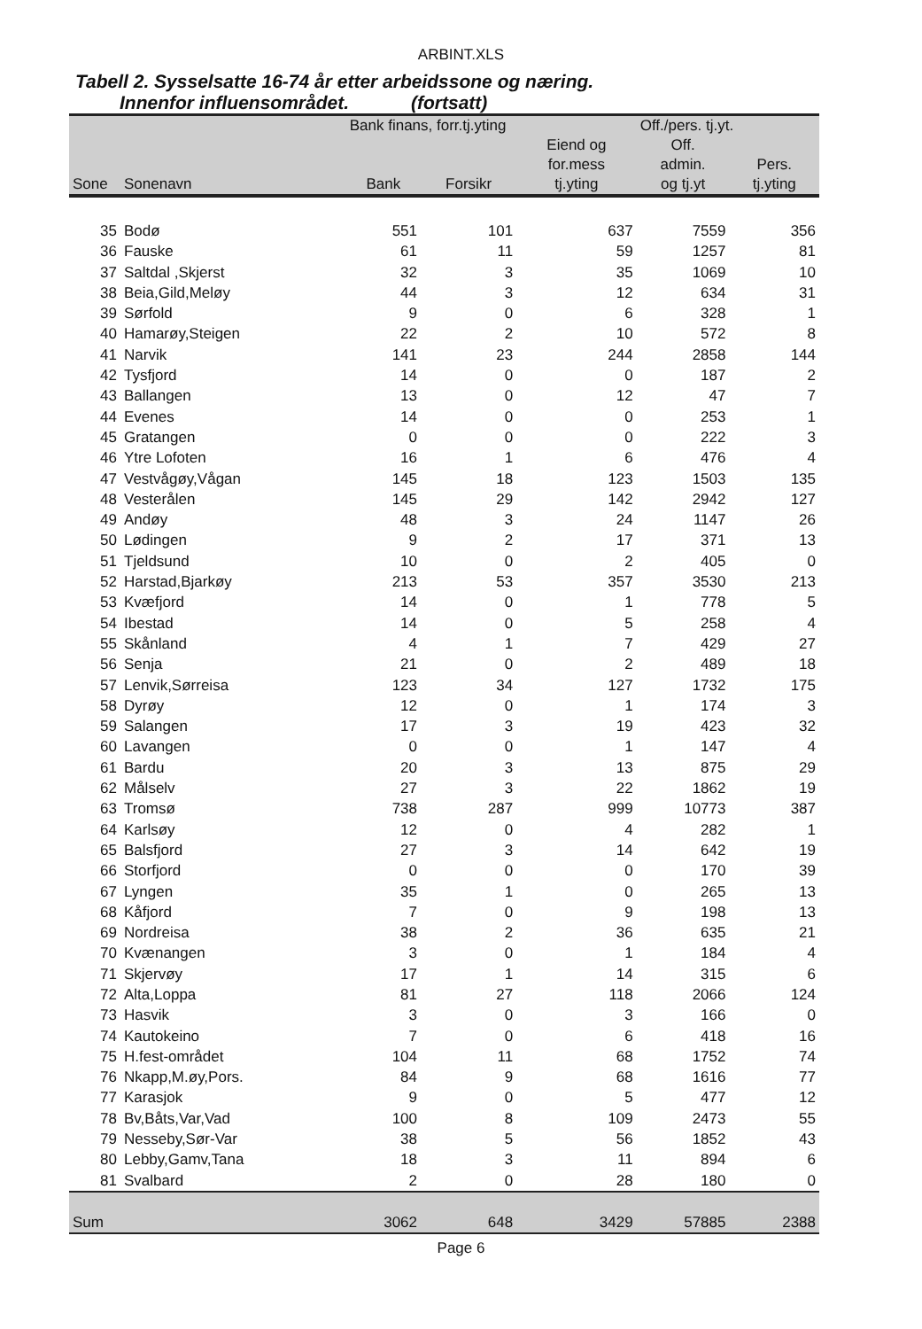ARBINT.XLS
Tabell 2. Sysselsatte 16-74 år etter arbeidssone og næring.
Innenfor influensområdet. (fortsatt)
| | | Bank finans, forr.tj.yting | | | Off./pers. tj.yt. | |
| --- | --- | --- | --- | --- | --- | --- |
| | | | | Eiend og | Off. | |
| | | | | for.mess | admin. | Pers. |
| Sone | Sonenavn | Bank | Forsikr | tj.yting | og tj.yt | tj.yting |
| 35 | Bodø | 551 | 101 | 637 | 7559 | 356 |
| 36 | Fauske | 61 | 11 | 59 | 1257 | 81 |
| 37 | Saltdal ,Skjerst | 32 | 3 | 35 | 1069 | 10 |
| 38 | Beia,Gild,Meløy | 44 | 3 | 12 | 634 | 31 |
| 39 | Sørfold | 9 | 0 | 6 | 328 | 1 |
| 40 | Hamarøy,Steigen | 22 | 2 | 10 | 572 | 8 |
| 41 | Narvik | 141 | 23 | 244 | 2858 | 144 |
| 42 | Tysfjord | 14 | 0 | 0 | 187 | 2 |
| 43 | Ballangen | 13 | 0 | 12 | 47 | 7 |
| 44 | Evenes | 14 | 0 | 0 | 253 | 1 |
| 45 | Gratangen | 0 | 0 | 0 | 222 | 3 |
| 46 | Ytre Lofoten | 16 | 1 | 6 | 476 | 4 |
| 47 | Vestvågøy,Vågan | 145 | 18 | 123 | 1503 | 135 |
| 48 | Vesterålen | 145 | 29 | 142 | 2942 | 127 |
| 49 | Andøy | 48 | 3 | 24 | 1147 | 26 |
| 50 | Lødingen | 9 | 2 | 17 | 371 | 13 |
| 51 | Tjeldsund | 10 | 0 | 2 | 405 | 0 |
| 52 | Harstad,Bjarkøy | 213 | 53 | 357 | 3530 | 213 |
| 53 | Kvæfjord | 14 | 0 | 1 | 778 | 5 |
| 54 | Ibestad | 14 | 0 | 5 | 258 | 4 |
| 55 | Skånland | 4 | 1 | 7 | 429 | 27 |
| 56 | Senja | 21 | 0 | 2 | 489 | 18 |
| 57 | Lenvik,Sørreisa | 123 | 34 | 127 | 1732 | 175 |
| 58 | Dyrøy | 12 | 0 | 1 | 174 | 3 |
| 59 | Salangen | 17 | 3 | 19 | 423 | 32 |
| 60 | Lavangen | 0 | 0 | 1 | 147 | 4 |
| 61 | Bardu | 20 | 3 | 13 | 875 | 29 |
| 62 | Målselv | 27 | 3 | 22 | 1862 | 19 |
| 63 | Tromsø | 738 | 287 | 999 | 10773 | 387 |
| 64 | Karlsøy | 12 | 0 | 4 | 282 | 1 |
| 65 | Balsfjord | 27 | 3 | 14 | 642 | 19 |
| 66 | Storfjord | 0 | 0 | 0 | 170 | 39 |
| 67 | Lyngen | 35 | 1 | 0 | 265 | 13 |
| 68 | Kåfjord | 7 | 0 | 9 | 198 | 13 |
| 69 | Nordreisa | 38 | 2 | 36 | 635 | 21 |
| 70 | Kvænangen | 3 | 0 | 1 | 184 | 4 |
| 71 | Skjervøy | 17 | 1 | 14 | 315 | 6 |
| 72 | Alta,Loppa | 81 | 27 | 118 | 2066 | 124 |
| 73 | Hasvik | 3 | 0 | 3 | 166 | 0 |
| 74 | Kautokeino | 7 | 0 | 6 | 418 | 16 |
| 75 | H.fest-området | 104 | 11 | 68 | 1752 | 74 |
| 76 | Nkapp,M.øy,Pors. | 84 | 9 | 68 | 1616 | 77 |
| 77 | Karasjok | 9 | 0 | 5 | 477 | 12 |
| 78 | Bv,Båts,Var,Vad | 100 | 8 | 109 | 2473 | 55 |
| 79 | Nesseby,Sør-Var | 38 | 5 | 56 | 1852 | 43 |
| 80 | Lebby,Gamv,Tana | 18 | 3 | 11 | 894 | 6 |
| 81 | Svalbard | 2 | 0 | 28 | 180 | 0 |
| Sum | | 3062 | 648 | 3429 | 57885 | 2388 |
Page 6